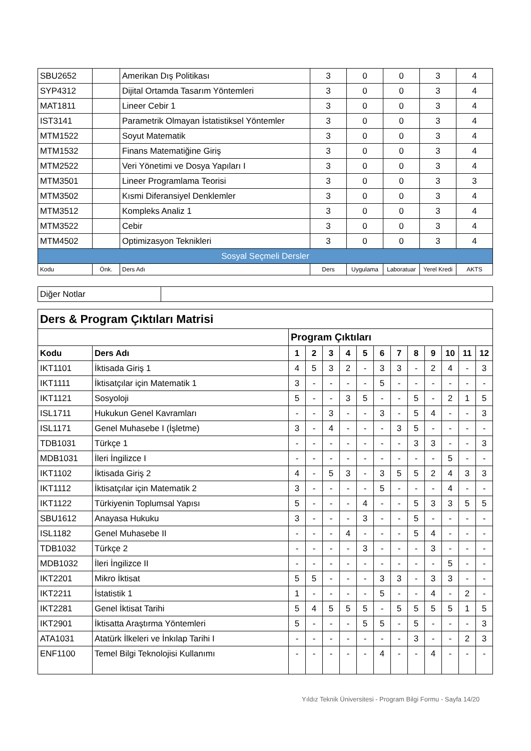| SBU2652 | | Amerikan Dış Politikası | 3 | 0 | 0 | 3 | 4 |
| SYP4312 | | Dijital Ortamda Tasarım Yöntemleri | 3 | 0 | 0 | 3 | 4 |
| MAT1811 | | Lineer Cebir 1 | 3 | 0 | 0 | 3 | 4 |
| IST3141 | | Parametrik Olmayan İstatistiksel Yöntemler | 3 | 0 | 0 | 3 | 4 |
| MTM1522 | | Soyut Matematik | 3 | 0 | 0 | 3 | 4 |
| MTM1532 | | Finans Matematiğine Giriş | 3 | 0 | 0 | 3 | 4 |
| MTM2522 | | Veri Yönetimi ve Dosya Yapıları I | 3 | 0 | 0 | 3 | 4 |
| MTM3501 | | Lineer Programlama Teorisi | 3 | 0 | 0 | 3 | 3 |
| MTM3502 | | Kısmi Diferansiyel Denklemler | 3 | 0 | 0 | 3 | 4 |
| MTM3512 | | Kompleks Analiz 1 | 3 | 0 | 0 | 3 | 4 |
| MTM3522 | | Cebir | 3 | 0 | 0 | 3 | 4 |
| MTM4502 | | Optimizasyon Teknikleri | 3 | 0 | 0 | 3 | 4 |
| Sosyal Seçmeli Dersler | | | | | | | |
| Kodu | Önk. | Ders Adı | Ders | Uygulama | Laboratuar | Yerel Kredi | AKTS |
| Diğer Notlar | |
| Ders & Program Çıktıları Matrisi | | | | | | | | | | | | | |
| | | Program Çıktıları | | | | | | | | | | | |
| Kodu | Ders Adı | 1 | 2 | 3 | 4 | 5 | 6 | 7 | 8 | 9 | 10 | 11 | 12 |
| IKT1101 | İktisada Giriş 1 | 4 | 5 | 3 | 2 | - | 3 | 3 | - | 2 | 4 | - | 3 |
| IKT1111 | İktisatçılar için Matematik 1 | 3 | - | - | - | - | 5 | - | - | - | - | - | - |
| IKT1121 | Sosyoloji | 5 | - | - | 3 | 5 | - | - | 5 | - | 2 | 1 | 5 |
| ISL1711 | Hukukun Genel Kavramları | - | - | 3 | - | - | 3 | - | 5 | 4 | - | - | 3 |
| ISL1171 | Genel Muhasebe I (İşletme) | 3 | - | 4 | - | - | - | 3 | 5 | - | - | - | - |
| TDB1031 | Türkçe 1 | - | - | - | - | - | - | - | 3 | 3 | - | - | 3 |
| MDB1031 | İleri İngilizce I | - | - | - | - | - | - | - | - | - | 5 | - | - |
| IKT1102 | İktisada Giriş 2 | 4 | - | 5 | 3 | - | 3 | 5 | 5 | 2 | 4 | 3 | 3 |
| IKT1112 | İktisatçılar için Matematik 2 | 3 | - | - | - | - | 5 | - | - | - | 4 | - | - |
| IKT1122 | Türkiyenin Toplumsal Yapısı | 5 | - | - | - | 4 | - | - | 5 | 3 | 3 | 5 | 5 |
| SBU1612 | Anayasa Hukuku | 3 | - | - | - | 3 | - | - | 5 | - | - | - | - |
| ISL1182 | Genel Muhasebe II | - | - | - | 4 | - | - | - | 5 | 4 | - | - | - |
| TDB1032 | Türkçe 2 | - | - | - | - | 3 | - | - | - | 3 | - | - | - |
| MDB1032 | İleri İngilizce II | - | - | - | - | - | - | - | - | - | 5 | - | - |
| IKT2201 | Mikro İktisat | 5 | 5 | - | - | - | 3 | 3 | - | 3 | 3 | - | - |
| IKT2211 | İstatistik 1 | 1 | - | - | - | - | 5 | - | - | 4 | - | 2 | - |
| IKT2281 | Genel İktisat Tarihi | 5 | 4 | 5 | 5 | 5 | - | 5 | 5 | 5 | 5 | 1 | 5 |
| IKT2901 | İktisatta Araştırma Yöntemleri | 5 | - | - | - | 5 | 5 | - | 5 | - | - | - | 3 |
| ATA1031 | Atatürk İlkeleri ve İnkılap Tarihi I | - | - | - | - | - | - | - | 3 | - | - | 2 | 3 |
| ENF1100 | Temel Bilgi Teknolojisi Kullanımı | - | - | - | - | - | 4 | - | - | 4 | - | - | - |
Yıldız Teknik Üniversitesi - Program Bilgi Formu - Sayfa 14/20